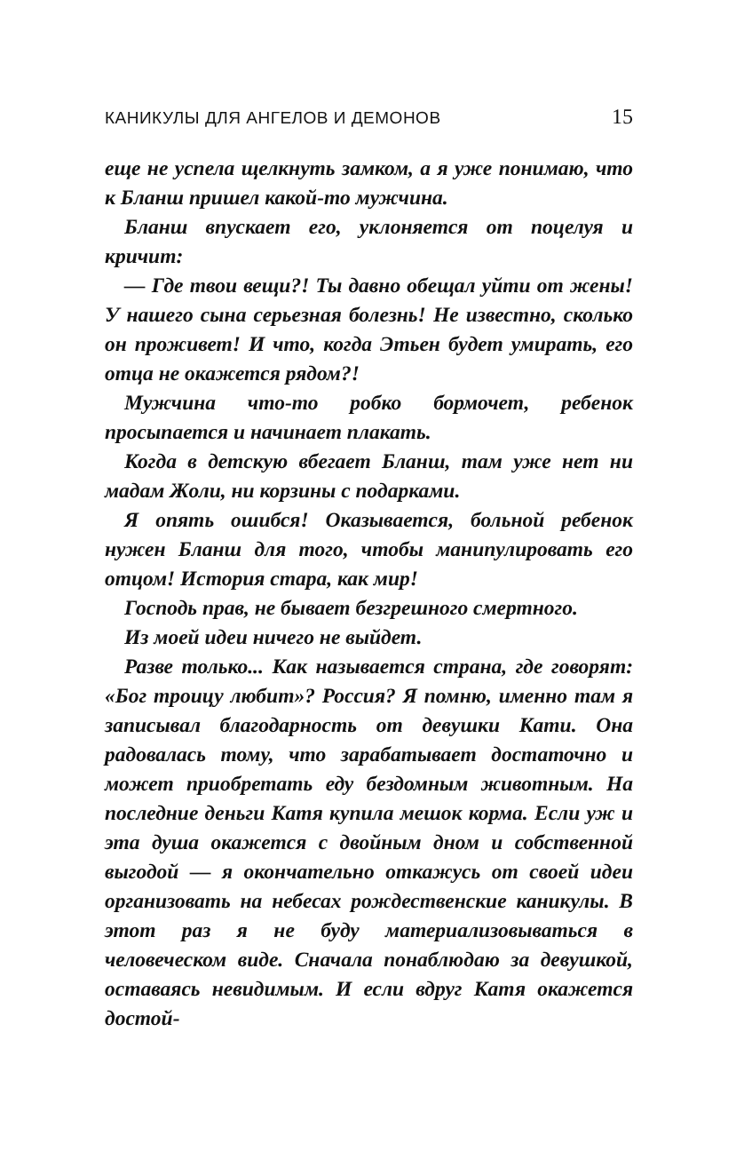КАНИКУЛЫ ДЛЯ АНГЕЛОВ И ДЕМОНОВ 15
еще не успела щелкнуть замком, а я уже понимаю, что к Бланш пришел какой-то мужчина.
Бланш впускает его, уклоняется от поцелуя и кричит:
— Где твои вещи?! Ты давно обещал уйти от жены! У нашего сына серьезная болезнь! Не известно, сколько он проживет! И что, когда Этьен будет умирать, его отца не окажется рядом?!
Мужчина что-то робко бормочет, ребенок просыпается и начинает плакать.
Когда в детскую вбегает Бланш, там уже нет ни мадам Жоли, ни корзины с подарками.
Я опять ошибся! Оказывается, больной ребенок нужен Бланш для того, чтобы манипулировать его отцом! История стара, как мир!
Господь прав, не бывает безгрешного смертного.
Из моей идеи ничего не выйдет.
Разве только... Как называется страна, где говорят: «Бог троицу любит»? Россия? Я помню, именно там я записывал благодарность от девушки Кати. Она радовалась тому, что зарабатывает достаточно и может приобретать еду бездомным животным. На последние деньги Катя купила мешок корма. Если уж и эта душа окажется с двойным дном и собственной выгодой — я окончательно откажусь от своей идеи организовать на небесах рождественские каникулы. В этот раз я не буду материализовываться в человеческом виде. Сначала понаблюдаю за девушкой, оставаясь невидимым. И если вдруг Катя окажется достой-